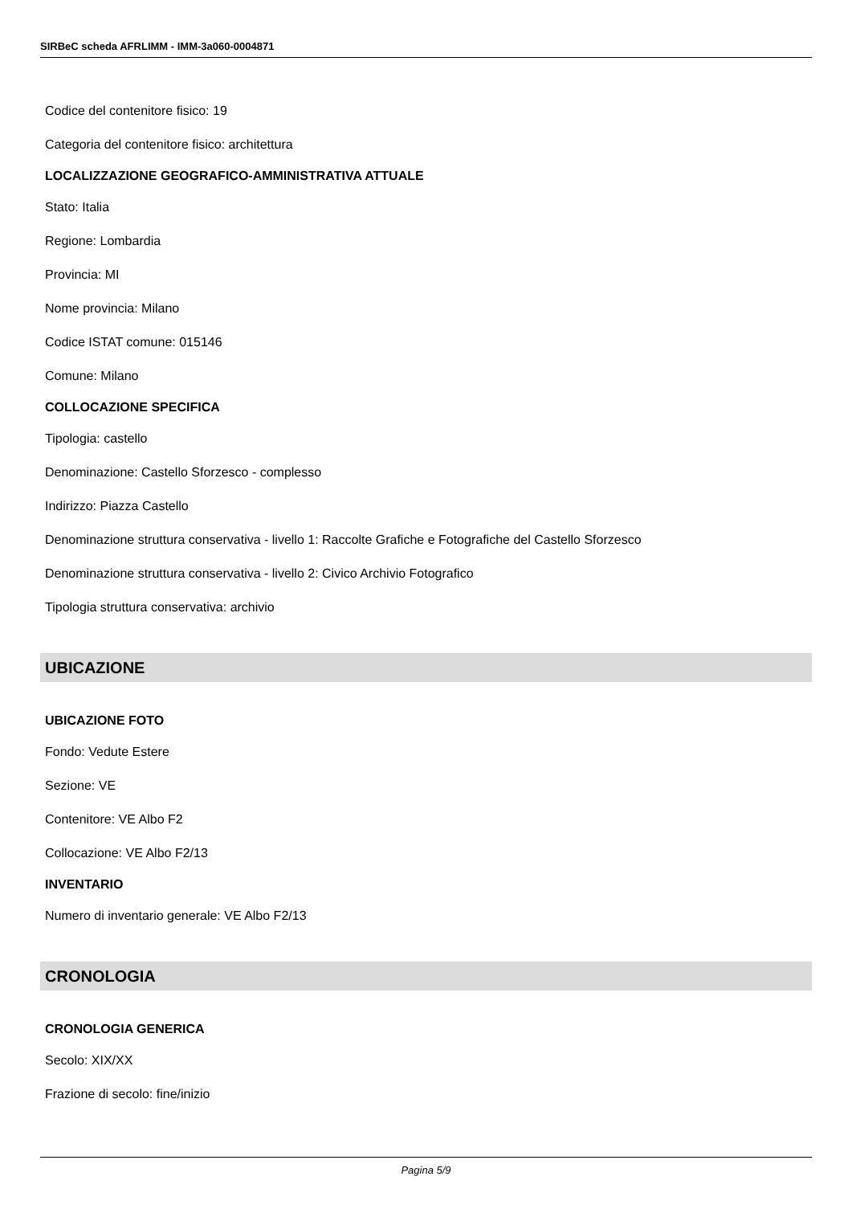SIRBeC scheda AFRLIMM - IMM-3a060-0004871
Codice del contenitore fisico: 19
Categoria del contenitore fisico: architettura
LOCALIZZAZIONE GEOGRAFICO-AMMINISTRATIVA ATTUALE
Stato: Italia
Regione: Lombardia
Provincia: MI
Nome provincia: Milano
Codice ISTAT comune: 015146
Comune: Milano
COLLOCAZIONE SPECIFICA
Tipologia: castello
Denominazione: Castello Sforzesco - complesso
Indirizzo: Piazza Castello
Denominazione struttura conservativa - livello 1: Raccolte Grafiche e Fotografiche del Castello Sforzesco
Denominazione struttura conservativa - livello 2: Civico Archivio Fotografico
Tipologia struttura conservativa: archivio
UBICAZIONE
UBICAZIONE FOTO
Fondo: Vedute Estere
Sezione: VE
Contenitore: VE Albo F2
Collocazione: VE Albo F2/13
INVENTARIO
Numero di inventario generale: VE Albo F2/13
CRONOLOGIA
CRONOLOGIA GENERICA
Secolo: XIX/XX
Frazione di secolo: fine/inizio
Pagina 5/9